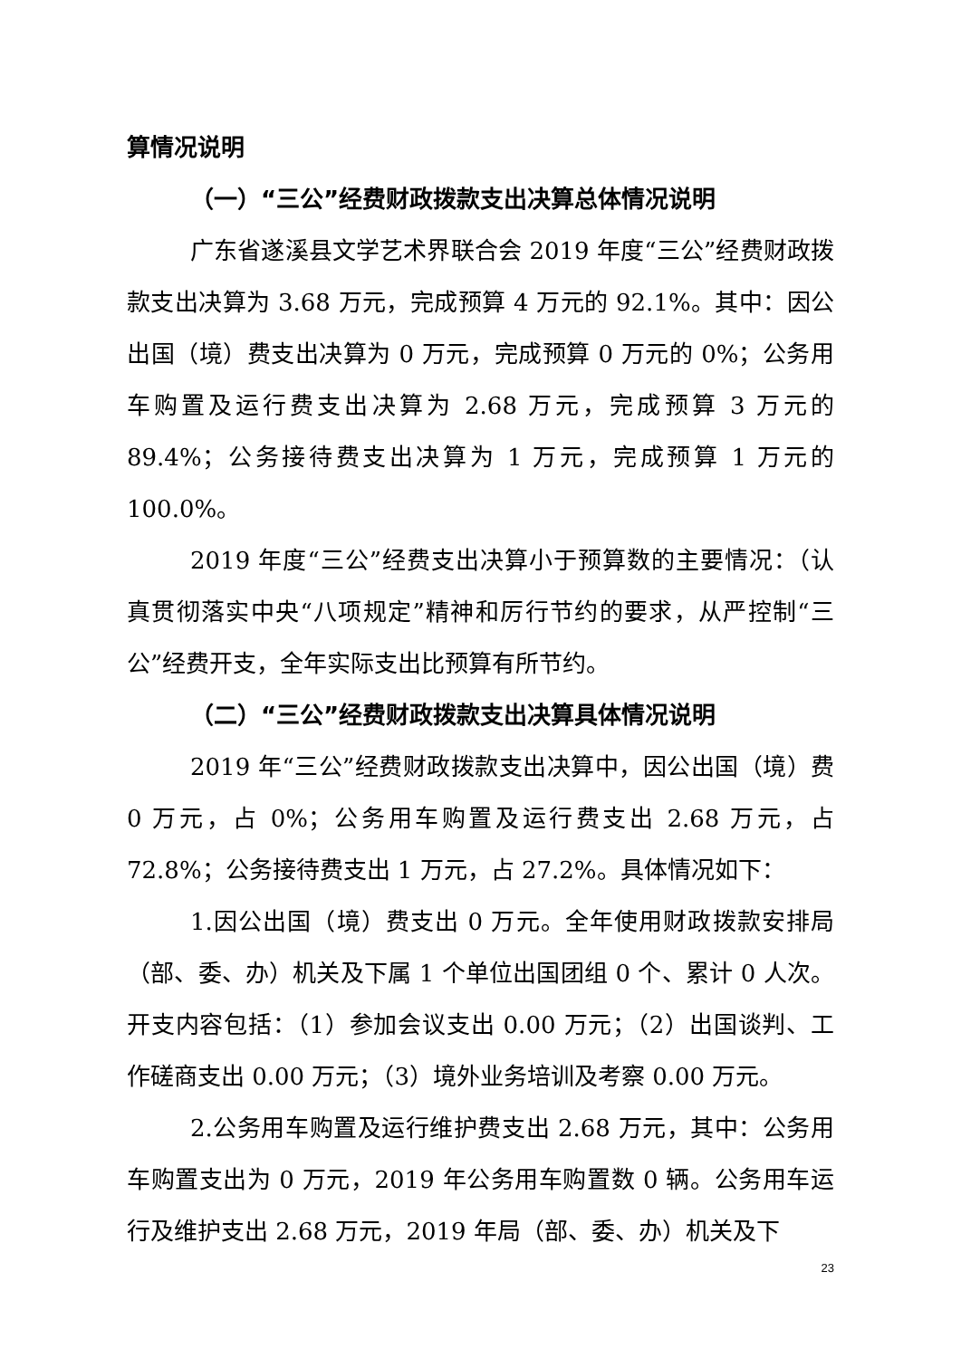算情况说明
（一）“三公”经费财政拨款支出决算总体情况说明
广东省遂溪县文学艺术界联合会 2019 年度“三公”经费财政拨款支出决算为 3.68 万元，完成预算 4 万元的 92.1%。其中：因公出国（境）费支出决算为 0 万元，完成预算 0 万元的 0%；公务用车购置及运行费支出决算为 2.68 万元，完成预算 3 万元的 89.4%；公务接待费支出决算为 1 万元，完成预算 1 万元的 100.0%。
2019 年度“三公”经费支出决算小于预算数的主要情况：（认真贯彻落实中央“八项规定”精神和厉行节约的要求，从严控制“三公”经费开支，全年实际支出比预算有所节约。
（二）“三公”经费财政拨款支出决算具体情况说明
2019 年“三公”经费财政拨款支出决算中，因公出国（境）费 0 万元，占 0%；公务用车购置及运行费支出 2.68 万元，占 72.8%；公务接待费支出 1 万元，占 27.2%。具体情况如下：
1.因公出国（境）费支出 0 万元。全年使用财政拨款安排局（部、委、办）机关及下属 1 个单位出国团组 0 个、累计 0 人次。开支内容包括：（1）参加会议支出 0.00 万元；（2）出国谈判、工作磋商支出 0.00 万元；（3）境外业务培训及考察 0.00 万元。
2.公务用车购置及运行维护费支出 2.68 万元，其中：公务用车购置支出为 0 万元，2019 年公务用车购置数 0 辆。公务用车运行及维护支出 2.68 万元，2019 年局（部、委、办）机关及下
23